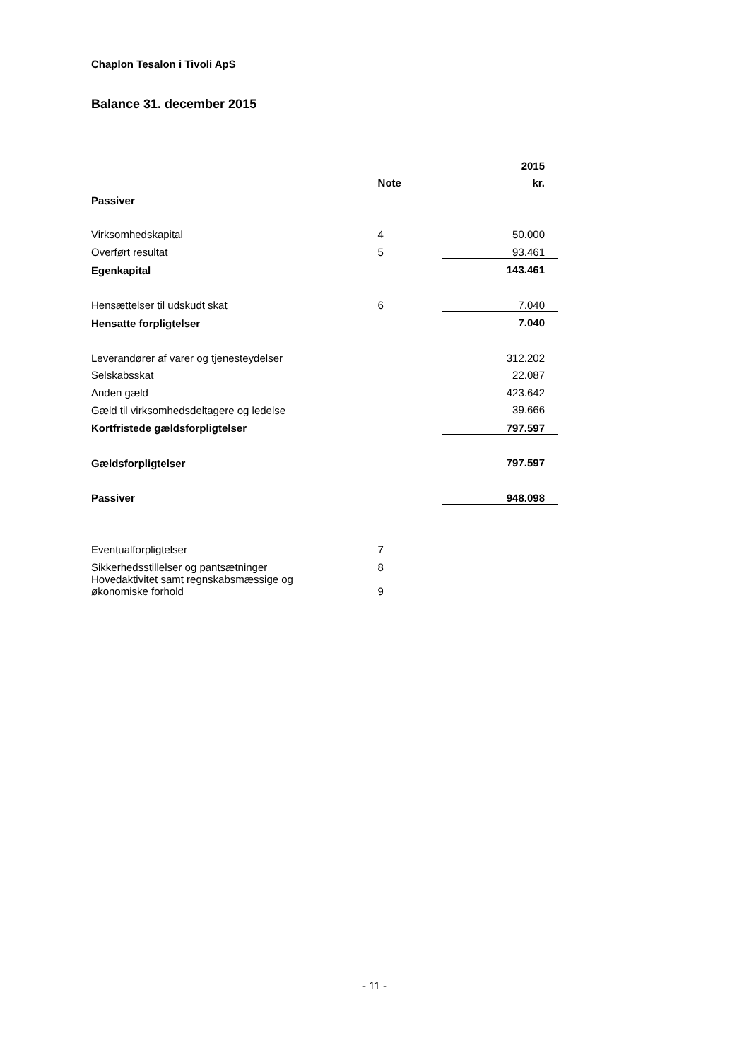Chaplon Tesalon i Tivoli ApS
Balance 31. december 2015
| | | 2015 |
| --- | --- | --- |
| | Note | kr. |
| Passiver | | |
| Virksomhedskapital | 4 | 50.000 |
| Overført resultat | 5 | 93.461 |
| Egenkapital | | 143.461 |
| Hensættelser til udskudt skat | 6 | 7.040 |
| Hensatte forpligtelser | | 7.040 |
| Leverandører af varer og tjenesteydelser | | 312.202 |
| Selskabsskat | | 22.087 |
| Anden gæld | | 423.642 |
| Gæld til virksomhedsdeltagere og ledelse | | 39.666 |
| Kortfristede gældsforpligtelser | | 797.597 |
| Gældsforpligtelser | | 797.597 |
| Passiver | | 948.098 |
| Eventualforpligtelser | 7 | |
| Sikkerhedsstillelser og pantsætninger | 8 | |
| Hovedaktivitet samt regnskabsmæssige og økonomiske forhold | 9 | |
- 11 -